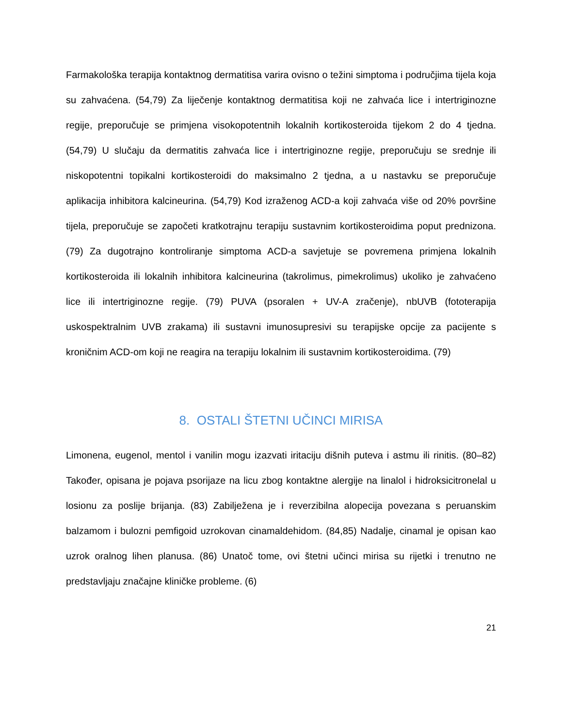Farmakološka terapija kontaktnog dermatitisa varira ovisno o težini simptoma i područjima tijela koja su zahvaćena. (54,79) Za liječenje kontaktnog dermatitisa koji ne zahvaća lice i intertriginozne regije, preporučuje se primjena visokopotentnih lokalnih kortikosteroida tijekom 2 do 4 tjedna. (54,79) U slučaju da dermatitis zahvaća lice i intertriginozne regije, preporučuju se srednje ili niskopotentni topikalni kortikosteroidi do maksimalno 2 tjedna, a u nastavku se preporučuje aplikacija inhibitora kalcineurina. (54,79) Kod izraženog ACD-a koji zahvaća više od 20% površine tijela, preporučuje se započeti kratkotrajnu terapiju sustavnim kortikosteroidima poput prednizona. (79) Za dugotrajno kontroliranje simptoma ACD-a savjetuje se povremena primjena lokalnih kortikosteroida ili lokalnih inhibitora kalcineurina (takrolimus, pimekrolimus) ukoliko je zahvaćeno lice ili intertriginozne regije. (79) PUVA (psoralen + UV-A zračenje), nbUVB (fototerapija uskospektralnim UVB zrakama) ili sustavni imunosupresivi su terapijske opcije za pacijente s kroničnim ACD-om koji ne reagira na terapiju lokalnim ili sustavnim kortikosteroidima. (79)
8. OSTALI ŠTETNI UČINCI MIRISA
Limonena, eugenol, mentol i vanilin mogu izazvati iritaciju dišnih puteva i astmu ili rinitis. (80–82) Također, opisana je pojava psorijaze na licu zbog kontaktne alergije na linalol i hidroksicitronelal u losionu za poslije brijanja. (83) Zabilježena je i reverzibilna alopecija povezana s peruanskim balzamom i bulozni pemfigoid uzrokovan cinamaldehidom. (84,85) Nadalje, cinamal je opisan kao uzrok oralnog lihen planusa. (86) Unatoč tome, ovi štetni učinci mirisa su rijetki i trenutno ne predstavljaju značajne kliničke probleme. (6)
21